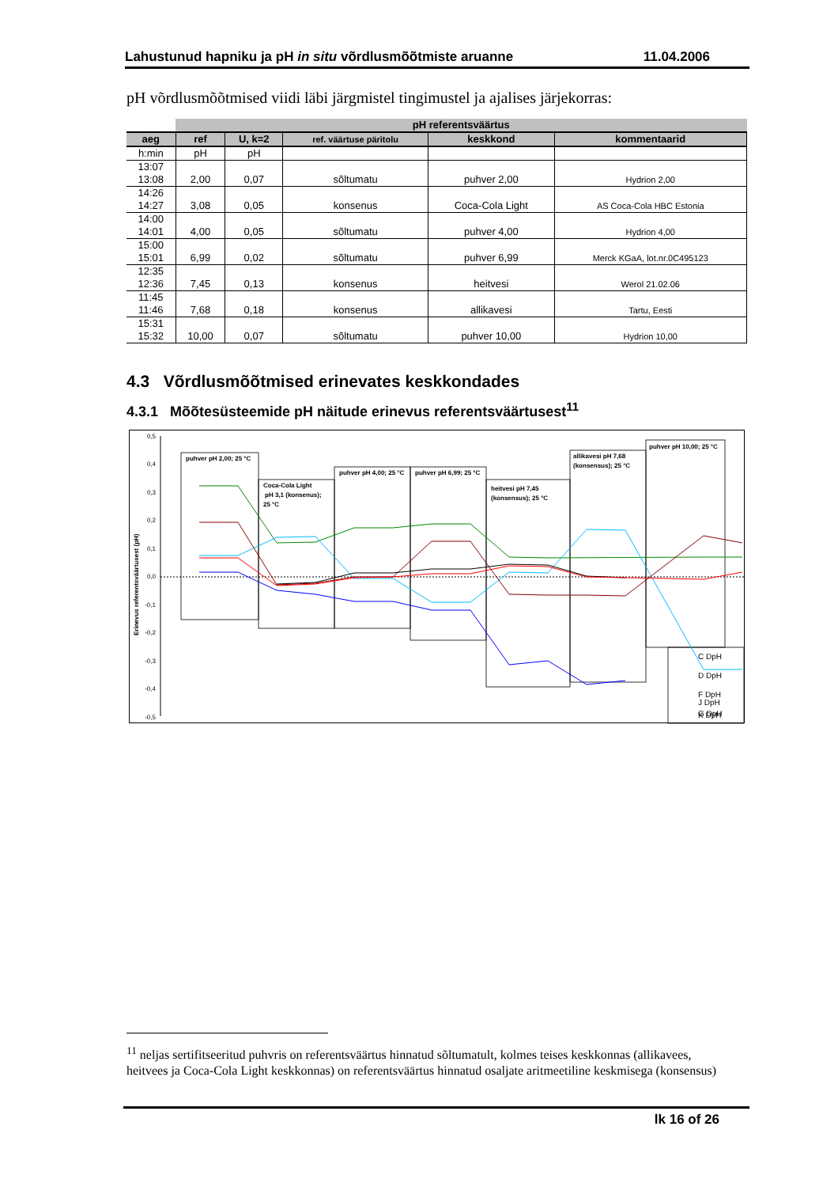Lahustunud hapniku ja pH in situ võrdlusmõõtmiste aruanne 11.04.2006
pH võrdlusmõõtmised viidi läbi järgmistel tingimustel ja ajalises järjekorras:
| | pH referentsväärtus | | | | |
| --- | --- | --- | --- | --- | --- |
| aeg | ref | U, k=2 | ref. väärtuse päritolu | keskkond | kommentaarid |
| h:min | pH | pH | | | |
| 13:07 13:08 | 2,00 | 0,07 | sõltumatu | puhver 2,00 | Hydrion 2,00 |
| 14:26 14:27 | 3,08 | 0,05 | konsenus | Coca-Cola Light | AS Coca-Cola HBC Estonia |
| 14:00 14:01 | 4,00 | 0,05 | sõltumatu | puhver 4,00 | Hydrion 4,00 |
| 15:00 15:01 | 6,99 | 0,02 | sõltumatu | puhver 6,99 | Merck KGaA, lot.nr.0C495123 |
| 12:35 12:36 | 7,45 | 0,13 | konsenus | heitvesi | Werol 21.02.06 |
| 11:45 11:46 | 7,68 | 0,18 | konsenus | allikavesi | Tartu, Eesti |
| 15:31 15:32 | 10,00 | 0,07 | sõltumatu | puhver 10,00 | Hydrion 10,00 |
4.3 Võrdlusmõõtmised erinevates keskkondades
4.3.1 Mõõtesüsteemide pH näitude erinevus referentsväärtusest<sup>11</sup>
0,5
0,4
0,3
0,2
0,1
0,0
-0,1
-0,2
-0,3
-0,4
-0,5
Erinevus referentsväärtusest (pH)
puhver pH 2,00; 25 °C
Coca-Cola Light
pH 3,1 (konsenus);
25 °C
puhver pH 4,00; 25 °C
puhver pH 6,99; 25 °C
heitvesi pH 7,45
(konsensus); 25 °C
allikavesi pH 7,68
(konsensus); 25 °C
puhver pH 10,00; 25 °C
C DpH
D DpH
F DpH
G DpH
J
J DpH
K DpH
<sup>11</sup> neljas sertifitseeritud puhvris on referentsväärtus hinnatud sõltumatult, kolmes teises keskkonnas (allikavees, heitvees ja Coca-Cola Light keskkonnas) on referentsväärtus hinnatud osaljate aritmeetiline keskmisega (konsensus)
lk 16 of 26